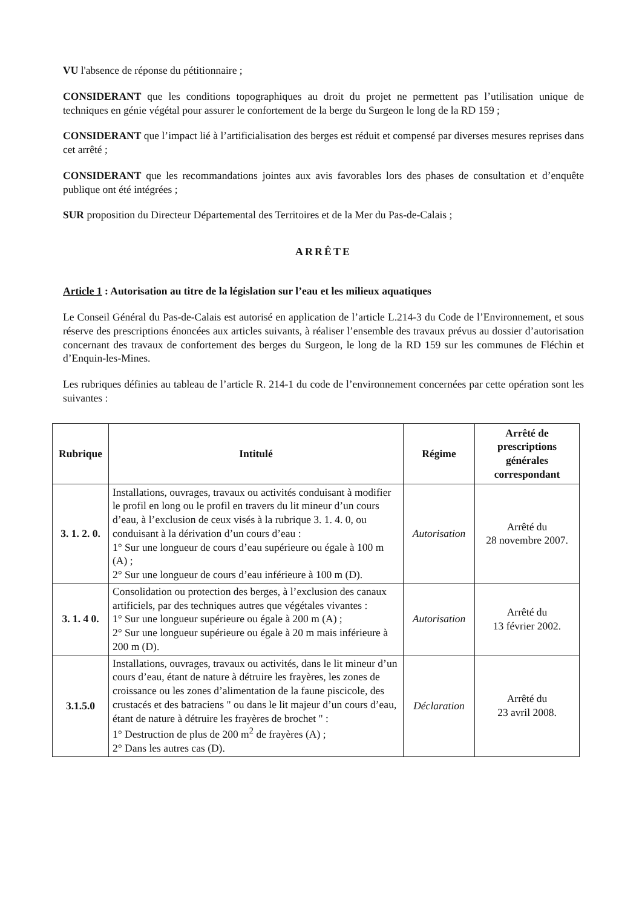VU l'absence de réponse du pétitionnaire ;
CONSIDERANT que les conditions topographiques au droit du projet ne permettent pas l’utilisation unique de techniques en génie végétal pour assurer le confortement de la berge du Surgeon le long de la RD 159 ;
CONSIDERANT que l’impact lié à l’artificialisation des berges est réduit et compensé par diverses mesures reprises dans cet arrêté ;
CONSIDERANT que les recommandations jointes aux avis favorables lors des phases de consultation et d’enquête publique ont été intégrées ;
SUR proposition du Directeur Départemental des Territoires et de la Mer du Pas-de-Calais ;
ARRÊTE
Article 1 : Autorisation au titre de la législation sur l’eau et les milieux aquatiques
Le Conseil Général du Pas-de-Calais est autorisé en application de l’article L.214-3 du Code de l’Environnement, et sous réserve des prescriptions énoncées aux articles suivants, à réaliser l’ensemble des travaux prévus au dossier d’autorisation concernant des travaux de confortement des berges du Surgeon, le long de la RD 159 sur les communes de Fléchin et d’Enquin-les-Mines.
Les rubriques définies au tableau de l’article R. 214-1 du code de l’environnement concernées par cette opération sont les suivantes :
| Rubrique | Intitulé | Régime | Arrêté de prescriptions générales correspondant |
| --- | --- | --- | --- |
| 3. 1. 2. 0. | Installations, ouvrages, travaux ou activités conduisant à modifier le profil en long ou le profil en travers du lit mineur d’un cours d’eau, à l’exclusion de ceux visés à la rubrique 3. 1. 4. 0, ou conduisant à la dérivation d’un cours d’eau : 1° Sur une longueur de cours d’eau supérieure ou égale à 100 m (A) ; 2° Sur une longueur de cours d’eau inférieure à 100 m (D). | Autorisation | Arrêté du 28 novembre 2007. |
| 3. 1. 4 0. | Consolidation ou protection des berges, à l’exclusion des canaux artificiels, par des techniques autres que végétales vivantes : 1° Sur une longueur supérieure ou égale à 200 m (A) ; 2° Sur une longueur supérieure ou égale à 20 m mais inférieure à 200 m (D). | Autorisation | Arrêté du 13 février 2002. |
| 3.1.5.0 | Installations, ouvrages, travaux ou activités, dans le lit mineur d’un cours d’eau, étant de nature à détruire les frayères, les zones de croissance ou les zones d’alimentation de la faune piscicole, des crustacés et des batraciens " ou dans le lit majeur d’un cours d’eau, étant de nature à détruire les frayères de brochet " : 1° Destruction de plus de 200 m<sup>2</sup> de frayères (A) ; 2° Dans les autres cas (D). | Déclaration | Arrêté du 23 avril 2008. |